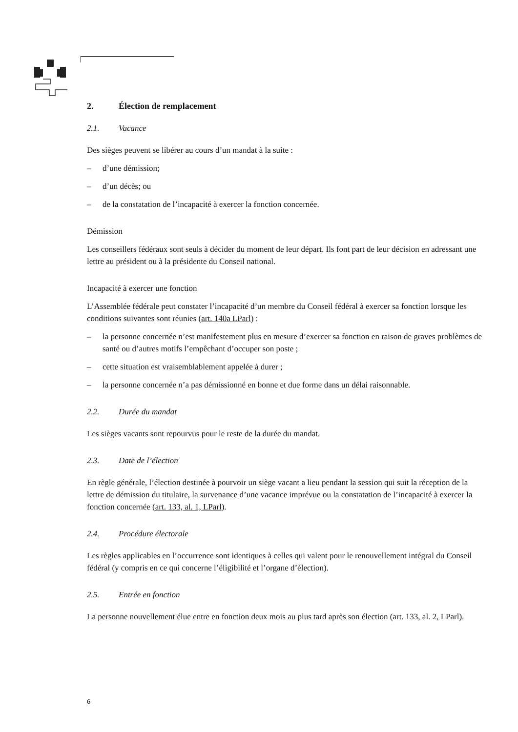2. Élection de remplacement
2.1. Vacance
Des sièges peuvent se libérer au cours d’un mandat à la suite :
– d’une démission;
– d’un décès; ou
– de la constatation de l’incapacité à exercer la fonction concernée.
Démission
Les conseillers fédéraux sont seuls à décider du moment de leur départ. Ils font part de leur décision en adressant une lettre au président ou à la présidente du Conseil national.
Incapacité à exercer une fonction
L’Assemblée fédérale peut constater l’incapacité d’un membre du Conseil fédéral à exercer sa fonction lorsque les conditions suivantes sont réunies (art. 140a LParl) :
– la personne concernée n’est manifestement plus en mesure d’exercer sa fonction en raison de graves problèmes de santé ou d’autres motifs l’empêchant d’occuper son poste ;
– cette situation est vraisemblablement appelée à durer ;
– la personne concernée n’a pas démissionné en bonne et due forme dans un délai raisonnable.
2.2. Durée du mandat
Les sièges vacants sont repourvus pour le reste de la durée du mandat.
2.3. Date de l’élection
En règle générale, l’élection destinée à pourvoir un siège vacant a lieu pendant la session qui suit la réception de la lettre de démission du titulaire, la survenance d’une vacance imprévue ou la constatation de l’incapacité à exercer la fonction concernée (art. 133, al. 1, LParl).
2.4. Procédure électorale
Les règles applicables en l’occurrence sont identiques à celles qui valent pour le renouvellement intégral du Conseil fédéral (y compris en ce qui concerne l’éligibilité et l’organe d’élection).
2.5. Entrée en fonction
La personne nouvellement élue entre en fonction deux mois au plus tard après son élection (art. 133, al. 2, LParl).
6